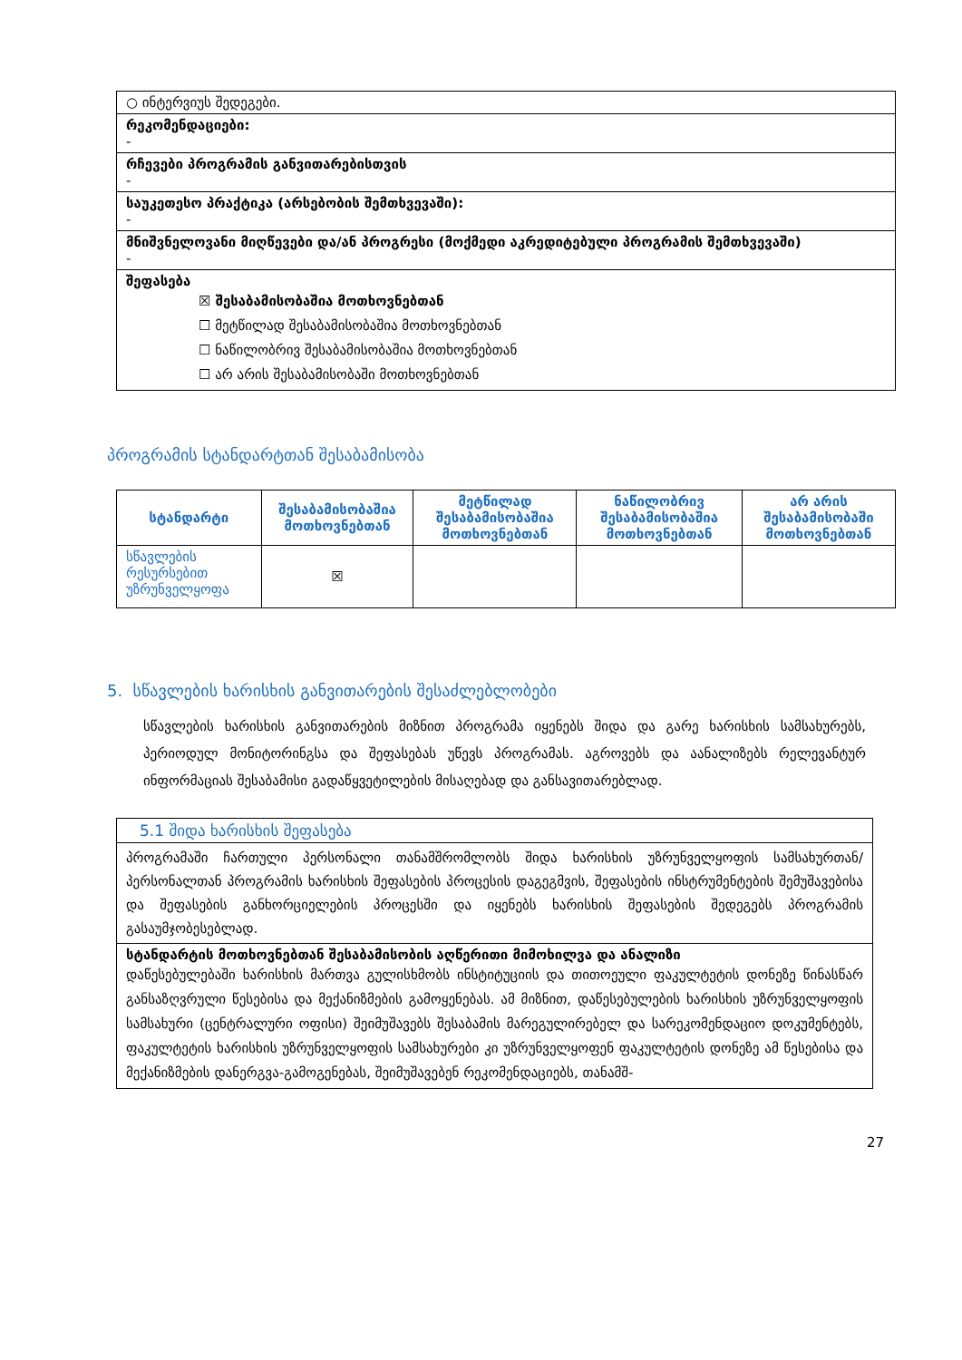| ○ ინტერვიუს შედეგები. |
| რეკომენდაციები: - |
| რჩევები პროგრამის განვითარებისთვის - |
| საუკეთესო პრაქტიკა (არსებობის შემთხვევაში): - |
| მნიშვნელოვანი მიღწევები და/ან პროგრესი (მოქმედი აკრედიტებული პროგრამის შემთხვევაში) - |
| შეფასება ☒ შესაბამისობაშია მოთხოვნებთან ☐ მეტწილად შესაბამისობაშია მოთხოვნებთან ☐ ნაწილობრივ შესაბამისობაშია მოთხოვნებთან ☐ არ არის შესაბამისობაში მოთხოვნებთან |
პროგრამის სტანდარტთან შესაბამისობა
| სტანდარტი | შესაბამისობაშია მოთხოვნებთან | მეტწილად შესაბამისობაშია მოთხოვნებთან | ნაწილობრივ შესაბამისობაშია მოთხოვნებთან | არ არის შესაბამისობაში მოთხოვნებთან |
| --- | --- | --- | --- | --- |
| სწავლების რესურსებით უზრუნველყოფა | ☒ | | | |
5. სწავლების ხარისხის განვითარების შესაძლებლობები
სწავლების ხარისხის განვითარების მიზნით პროგრამა იყენებს შიდა და გარე ხარისხის სამსახურებს, პერიოდულ მონიტორინგსა და შეფასებას უწევს პროგრამას. აგროვებს და აანალიზებს რელევანტურ ინფორმაციას შესაბამისი გადაწყვეტილების მისაღებად და განსავითარებლად.
| 5.1 შიდა ხარისხის შეფასება |
| პროგრამაში ჩართული პერსონალი თანამშრომლობს შიდა ხარისხის უზრუნველყოფის სამსახურთან/პერსონალთან პროგრამის ხარისხის შეფასების პროცესის დაგეგმვის, შეფასების ინსტრუმენტების შემუშავებისა და შეფასების განხორციელების პროცესში და იყენებს ხარისხის შეფასების შედეგებს პროგრამის გასაუმჯობესებლად. |
| სტანდარტის მოთხოვნებთან შესაბამისობის აღწერითი მიმოხილვა და ანალიზი დაწესებულებაში ხარისხის მართვა გულისხმობს ინსტიტუციის და თითოეული ფაკულტეტის დონეზე წინასწარ განსაზღვრული წესებისა და მექანიზმების გამოყენებას. ამ მიზნით, დაწესებულების ხარისხის უზრუნველყოფის სამსახური (ცენტრალური ოფისი) შეიმუშავებს შესაბამის მარეგულირებელ და სარეკომენდაციო დოკუმენტებს, ფაკულტეტის ხარისხის უზრუნველყოფის სამსახურები კი უზრუნველყოფენ ფაკულტეტის დონეზე ამ წესებისა და მექანიზმების დანერგვა-გამოგენებას, შეიმუშავებენ რეკომენდაციებს, თანამშ- |
27